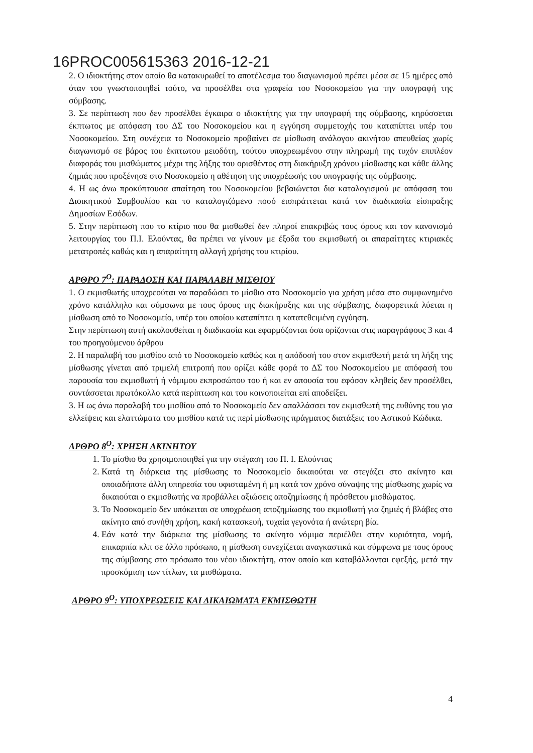16PROC005615363 2016-12-21
2. Ο ιδιοκτήτης στον οποίο θα κατακυρωθεί το αποτέλεσμα του διαγωνισμού πρέπει μέσα σε 15 ημέρες από όταν του γνωστοποιηθεί τούτο, να προσέλθει στα γραφεία του Νοσοκομείου για την υπογραφή της σύμβασης.
3. Σε περίπτωση που δεν προσέλθει έγκαιρα ο ιδιοκτήτης για την υπογραφή της σύμβασης, κηρύσσεται έκπτωτος με απόφαση του ΔΣ του Νοσοκομείου και η εγγύηση συμμετοχής του καταπίπτει υπέρ του Νοσοκομείου. Στη συνέχεια το Νοσοκομείο προβαίνει σε μίσθωση ανάλογου ακινήτου απευθείας χωρίς διαγωνισμό σε βάρος του έκπτωτου μειοδότη, τούτου υποχρεωμένου στην πληρωμή της τυχόν επιπλέον διαφοράς του μισθώματος μέχρι της λήξης του ορισθέντος στη διακήρυξη χρόνου μίσθωσης και κάθε άλλης ζημιάς που προξένησε στο Νοσοκομείο η αθέτηση της υποχρέωσής του υπογραφής της σύμβασης.
4. Η ως άνω προκύπτουσα απαίτηση του Νοσοκομείου βεβαιώνεται δια καταλογισμού με απόφαση του Διοικητικού Συμβουλίου και το καταλογιζόμενο ποσό εισπράττεται κατά τον διαδικασία είσπραξης Δημοσίων Εσόδων.
5. Στην περίπτωση που το κτίριο που θα μισθωθεί δεν πληροί επακριβώς τους όρους και τον κανονισμό λειτουργίας του Π.Ι. Ελούντας, θα πρέπει να γίνουν με έξοδα του εκμισθωτή οι απαραίτητες κτιριακές μετατροπές καθώς και η απαραίτητη αλλαγή χρήσης του κτιρίου.
ΑΡΘΡΟ 7<sup>Ο</sup>: ΠΑΡΑΔΟΣΗ ΚΑΙ ΠΑΡΑΛΑΒΗ ΜΙΣΘΙΟΥ
1. Ο εκμισθωτής υποχρεούται να παραδώσει το μίσθιο στο Νοσοκομείο για χρήση μέσα στο συμφωνημένο χρόνο κατάλληλο και σύμφωνα με τους όρους της διακήρυξης και της σύμβασης, διαφορετικά λύεται η μίσθωση από το Νοσοκομείο, υπέρ του οποίου καταπίπτει η κατατεθειμένη εγγύηση.
Στην περίπτωση αυτή ακολουθείται η διαδικασία και εφαρμόζονται όσα ορίζονται στις παραγράφους 3 και 4 του προηγούμενου άρθρου
2. Η παραλαβή του μισθίου από το Νοσοκομείο καθώς και η απόδοσή του στον εκμισθωτή μετά τη λήξη της μίσθωσης γίνεται από τριμελή επιτροπή που ορίζει κάθε φορά το ΔΣ του Νοσοκομείου με απόφασή του παρουσία του εκμισθωτή ή νόμιμου εκπροσώπου του ή και εν απουσία του εφόσον κληθείς δεν προσέλθει, συντάσσεται πρωτόκολλο κατά περίπτωση και του κοινοποιείται επί αποδείξει.
3. Η ως άνω παραλαβή του μισθίου από το Νοσοκομείο δεν απαλλάσσει τον εκμισθωτή της ευθύνης του για ελλείψεις και ελαττώματα του μισθίου κατά τις περί μίσθωσης πράγματος διατάξεις του Αστικού Κώδικα.
ΑΡΘΡΟ 8<sup>Ο</sup>: ΧΡΗΣΗ ΑΚΙΝΗΤΟΥ
1. Το μίσθιο θα χρησιμοποιηθεί για την στέγαση του Π. Ι. Ελούντας
2. Κατά τη διάρκεια της μίσθωσης το Νοσοκομείο δικαιούται να στεγάζει στο ακίνητο και οποιαδήποτε άλλη υπηρεσία του υφισταμένη ή μη κατά τον χρόνο σύναψης της μίσθωσης χωρίς να δικαιούται ο εκμισθωτής να προβάλλει αξιώσεις αποζημίωσης ή πρόσθετου μισθώματος.
3. Το Νοσοκομείο δεν υπόκειται σε υποχρέωση αποζημίωσης του εκμισθωτή για ζημιές ή βλάβες στο ακίνητο από συνήθη χρήση, κακή κατασκευή, τυχαία γεγονότα ή ανώτερη βία.
4. Εάν κατά την διάρκεια της μίσθωσης το ακίνητο νόμιμα περιέλθει στην κυριότητα, νομή, επικαρπία κλπ σε άλλο πρόσωπο, η μίσθωση συνεχίζεται αναγκαστικά και σύμφωνα με τους όρους της σύμβασης στο πρόσωπο του νέου ιδιοκτήτη, στον οποίο και καταβάλλονται εφεξής, μετά την προσκόμιση των τίτλων, τα μισθώματα.
ΑΡΘΡΟ 9<sup>Ο</sup>: ΥΠΟΧΡΕΩΣΕΙΣ ΚΑΙ ΔΙΚΑΙΩΜΑΤΑ ΕΚΜΙΣΘΩΤΗ
4